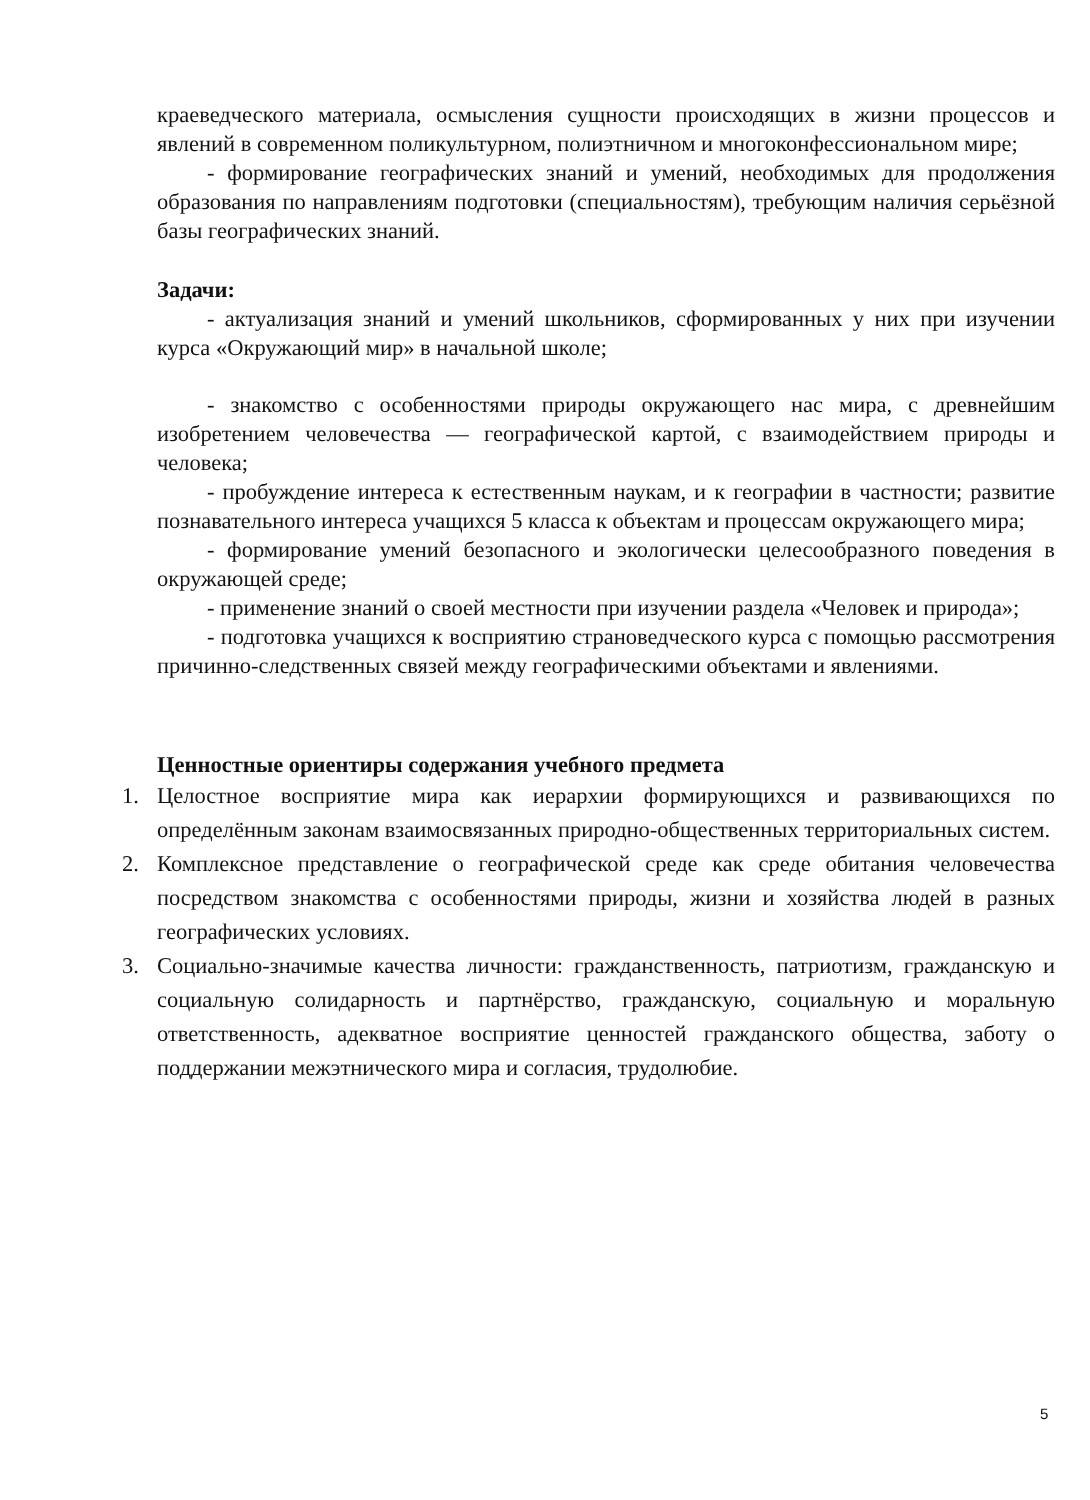краеведческого материала, осмысления сущности происходящих в жизни процессов и явлений в современном поликультурном, полиэтничном и многоконфессиональном мире;
- формирование географических знаний и умений, необходимых для продолжения образования по направлениям подготовки (специальностям), требующим наличия серьёзной базы географических знаний.
Задачи:
- актуализация знаний и умений школьников, сформированных у них при изучении курса «Окружающий мир» в начальной школе;
- знакомство с особенностями природы окружающего нас мира, с древнейшим изобретением человечества — географической картой, с взаимодействием природы и человека;
- пробуждение интереса к естественным наукам, и к географии в частности; развитие познавательного интереса учащихся 5 класса к объектам и процессам окружающего мира;
- формирование умений безопасного и экологически целесообразного поведения в окружающей среде;
- применение знаний о своей местности при изучении раздела «Человек и природа»;
- подготовка учащихся к восприятию страноведческого курса с помощью рассмотрения причинно-следственных связей между географическими объектами и явлениями.
Ценностные ориентиры содержания учебного предмета
1. Целостное восприятие мира как иерархии формирующихся и развивающихся по определённым законам взаимосвязанных природно-общественных территориальных систем.
2. Комплексное представление о географической среде как среде обитания человечества посредством знакомства с особенностями природы, жизни и хозяйства людей в разных географических условиях.
3. Социально-значимые качества личности: гражданственность, патриотизм, гражданскую и социальную солидарность и партнёрство, гражданскую, социальную и моральную ответственность, адекватное восприятие ценностей гражданского общества, заботу о поддержании межэтнического мира и согласия, трудолюбие.
5